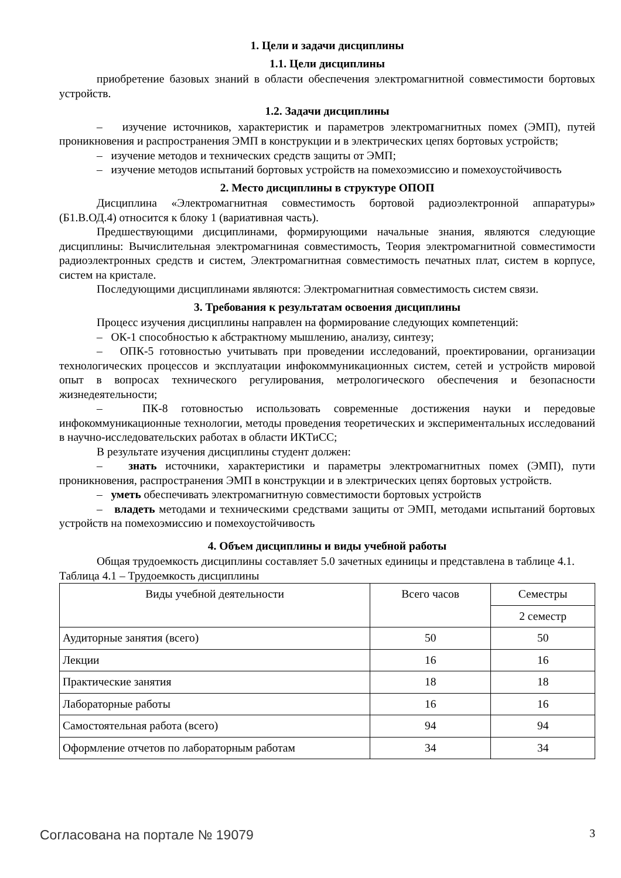1. Цели и задачи дисциплины
1.1. Цели дисциплины
приобретение базовых знаний в области обеспечения электромагнитной совместимости бортовых устройств.
1.2. Задачи дисциплины
– изучение источников, характеристик и параметров электромагнитных помех (ЭМП), путей проникновения и распространения ЭМП в конструкции и в электрических цепях бортовых устройств;
– изучение методов и технических средств защиты от ЭМП;
– изучение методов испытаний бортовых устройств на помехоэмиссию и помехоустойчивость
2. Место дисциплины в структуре ОПОП
Дисциплина «Электромагнитная совместимость бортовой радиоэлектронной аппаратуры» (Б1.В.ОД.4) относится к блоку 1 (вариативная часть).
Предшествующими дисциплинами, формирующими начальные знания, являются следующие дисциплины: Вычислительная электромагниная совместимость, Теория электромагнитной совместимости радиоэлектронных средств и систем, Электромагнитная совместимость печатных плат, систем в корпусе, систем на кристале.
Последующими дисциплинами являются: Электромагнитная совместимость систем связи.
3. Требования к результатам освоения дисциплины
Процесс изучения дисциплины направлен на формирование следующих компетенций:
– ОК-1 способностью к абстрактному мышлению, анализу, синтезу;
– ОПК-5 готовностью учитывать при проведении исследований, проектировании, организации технологических процессов и эксплуатации инфокоммуникационных систем, сетей и устройств мировой опыт в вопросах технического регулирования, метрологического обеспечения и безопасности жизнедеятельности;
– ПК-8 готовностью использовать современные достижения науки и передовые инфокоммуникационные технологии, методы проведения теоретических и экспериментальных исследований в научно-исследовательских работах в области ИКТиСС;
В результате изучения дисциплины студент должен:
– знать источники, характеристики и параметры электромагнитных помех (ЭМП), пути проникновения, распространения ЭМП в конструкции и в электрических цепях бортовых устройств.
– уметь обеспечивать электромагнитную совместимости бортовых устройств
– владеть методами и техническими средствами защиты от ЭМП, методами испытаний бортовых устройств на помехоэмиссию и помехоустойчивость
4. Объем дисциплины и виды учебной работы
Общая трудоемкость дисциплины составляет 5.0 зачетных единицы и представлена в таблице 4.1.
Таблица 4.1 – Трудоемкость дисциплины
| Виды учебной деятельности | Всего часов | Семестры |
| --- | --- | --- |
| | | 2 семестр |
| Аудиторные занятия (всего) | 50 | 50 |
| Лекции | 16 | 16 |
| Практические занятия | 18 | 18 |
| Лабораторные работы | 16 | 16 |
| Самостоятельная работа (всего) | 94 | 94 |
| Оформление отчетов по лабораторным работам | 34 | 34 |
Согласована на портале № 19079 3